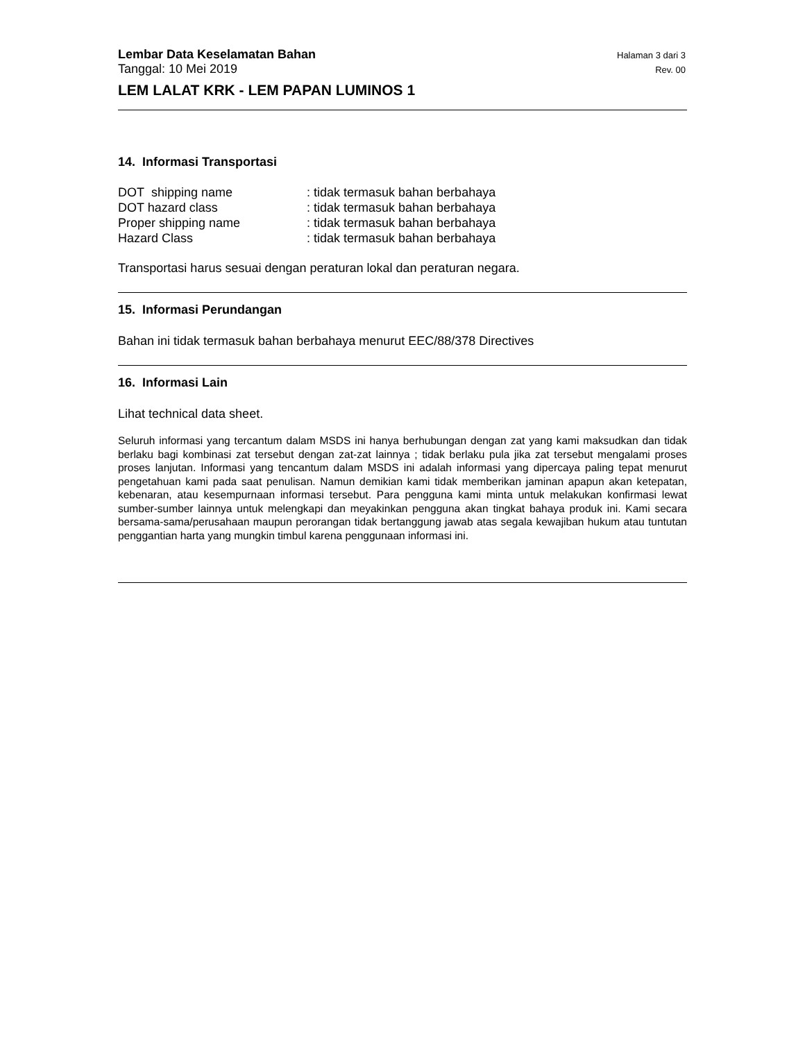Lembar Data Keselamatan Bahan Halaman 3 dari 3
Tanggal: 10 Mei 2019 Rev. 00
LEM LALAT KRK - LEM PAPAN LUMINOS 1
14. Informasi Transportasi
| DOT shipping name | : tidak termasuk bahan berbahaya |
| DOT hazard class | : tidak termasuk bahan berbahaya |
| Proper shipping name | : tidak termasuk bahan berbahaya |
| Hazard Class | : tidak termasuk bahan berbahaya |
Transportasi harus sesuai dengan peraturan lokal dan peraturan negara.
15. Informasi Perundangan
Bahan ini tidak termasuk bahan berbahaya menurut EEC/88/378 Directives
16. Informasi Lain
Lihat technical data sheet.
Seluruh informasi yang tercantum dalam MSDS ini hanya berhubungan dengan zat yang kami maksudkan dan tidak berlaku bagi kombinasi zat tersebut dengan zat-zat lainnya ; tidak berlaku pula jika zat tersebut mengalami proses proses lanjutan. Informasi yang tencantum dalam MSDS ini adalah informasi yang dipercaya paling tepat menurut pengetahuan kami pada saat penulisan. Namun demikian kami tidak memberikan jaminan apapun akan ketepatan, kebenaran, atau kesempurnaan informasi tersebut. Para pengguna kami minta untuk melakukan konfirmasi lewat sumber-sumber lainnya untuk melengkapi dan meyakinkan pengguna akan tingkat bahaya produk ini. Kami secara bersama-sama/perusahaan maupun perorangan tidak bertanggung jawab atas segala kewajiban hukum atau tuntutan penggantian harta yang mungkin timbul karena penggunaan informasi ini.